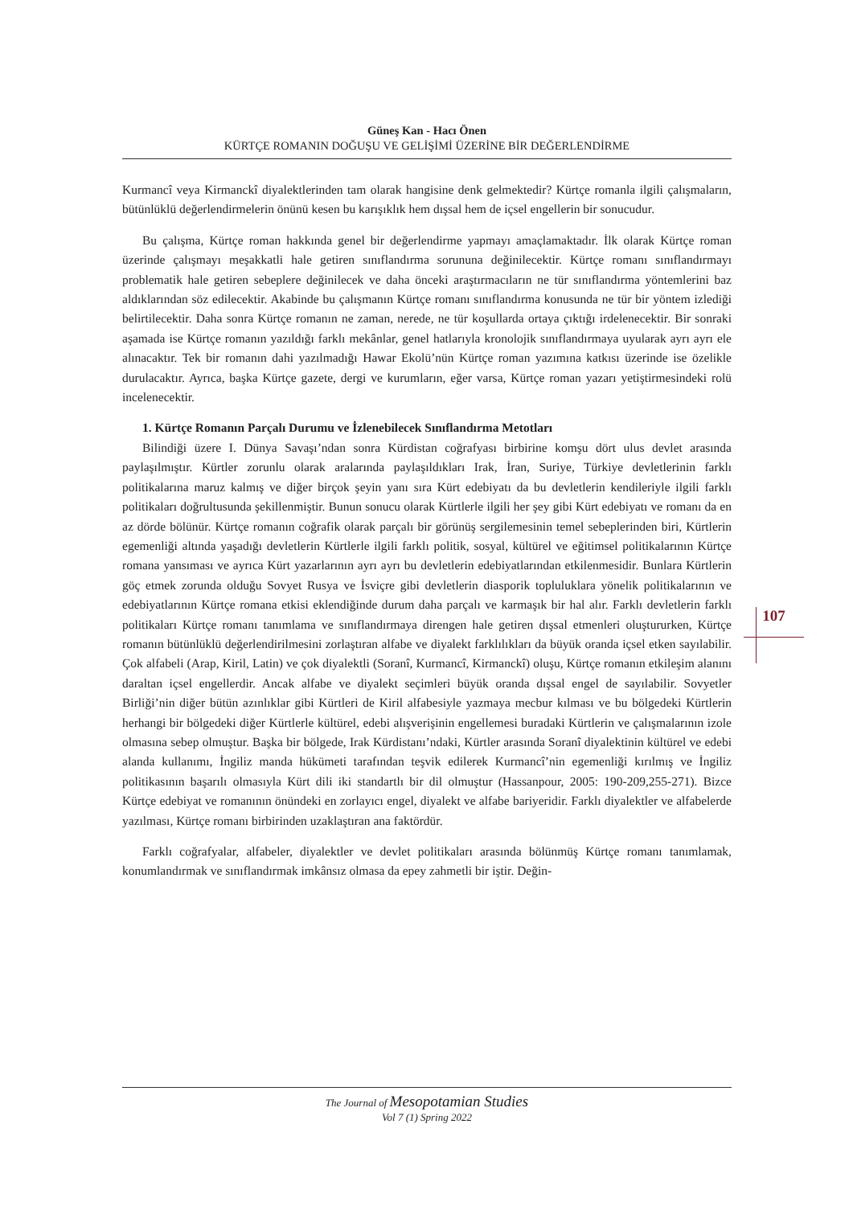Güneş Kan - Hacı Önen
KÜRTÇE ROMANIN DOĞUŞU VE GELİŞİMİ ÜZERİNE BİR DEĞERLENDİRME
107
Kurmancî veya Kirmanckî diyalektlerinden tam olarak hangisine denk gelmektedir? Kürtçe romanla ilgili çalışmaların, bütünlüklü değerlendirmelerin önünü kesen bu karışıklık hem dışsal hem de içsel engellerin bir sonucudur.
Bu çalışma, Kürtçe roman hakkında genel bir değerlendirme yapmayı amaçlamaktadır. İlk olarak Kürtçe roman üzerinde çalışmayı meşakkatli hale getiren sınıflandırma sorununa değinilecektir. Kürtçe romanı sınıflandırmayı problematik hale getiren sebeplere değinilecek ve daha önceki araştırmacıların ne tür sınıflandırma yöntemlerini baz aldıklarından söz edilecektir. Akabinde bu çalışmanın Kürtçe romanı sınıflandırma konusunda ne tür bir yöntem izlediği belirtilecektir. Daha sonra Kürtçe romanın ne zaman, nerede, ne tür koşullarda ortaya çıktığı irdelenecektir. Bir sonraki aşamada ise Kürtçe romanın yazıldığı farklı mekânlar, genel hatlarıyla kronolojik sınıflandırmaya uyularak ayrı ayrı ele alınacaktır. Tek bir romanın dahi yazılmadığı Hawar Ekolü’nün Kürtçe roman yazımına katkısı üzerinde ise özelikle durulacaktır. Ayrıca, başka Kürtçe gazete, dergi ve kurumların, eğer varsa, Kürtçe roman yazarı yetiştirmesindeki rolü incelenecektir.
1. Kürtçe Romanın Parçalı Durumu ve İzlenebilecek Sınıflandırma Metotları
Bilindiği üzere I. Dünya Savaşı’ndan sonra Kürdistan coğrafyası birbirine komşu dört ulus devlet arasında paylaşılmıştır. Kürtler zorunlu olarak aralarında paylaşıldıkları Irak, İran, Suriye, Türkiye devletlerinin farklı politikalarına maruz kalmış ve diğer birçok şeyin yanı sıra Kürt edebiyatı da bu devletlerin kendileriyle ilgili farklı politikaları doğrultusunda şekillenmiştir. Bunun sonucu olarak Kürtlerle ilgili her şey gibi Kürt edebiyatı ve romanı da en az dörde bölünür. Kürtçe romanın coğrafik olarak parçalı bir görünüş sergilemesinin temel sebeplerinden biri, Kürtlerin egemenliği altında yaşadığı devletlerin Kürtlerle ilgili farklı politik, sosyal, kültürel ve eğitimsel politikalarının Kürtçe romana yansıması ve ayrıca Kürt yazarlarının ayrı ayrı bu devletlerin edebiyatlarından etkilenmesidir. Bunlara Kürtlerin göç etmek zorunda olduğu Sovyet Rusya ve İsviçre gibi devletlerin diasporik topluluklara yönelik politikalarının ve edebiyatlarının Kürtçe romana etkisi eklendiğinde durum daha parçalı ve karmaşık bir hal alır. Farklı devletlerin farklı politikaları Kürtçe romanı tanımlama ve sınıflandırmaya direngen hale getiren dışsal etmenleri oluştururken, Kürtçe romanın bütünlüklü değerlendirilmesini zorlaştıran alfabe ve diyalekt farklılıkları da büyük oranda içsel etken sayılabilir. Çok alfabeli (Arap, Kiril, Latin) ve çok diyalektli (Soranî, Kurmancî, Kirmanckî) oluşu, Kürtçe romanın etkileşim alanını daraltan içsel engellerdir. Ancak alfabe ve diyalekt seçimleri büyük oranda dışsal engel de sayılabilir. Sovyetler Birliği’nin diğer bütün azınlıklar gibi Kürtleri de Kiril alfabesiyle yazmaya mecbur kılması ve bu bölgedeki Kürtlerin herhangi bir bölgedeki diğer Kürtlerle kültürel, edebi alışverişinin engellemesi buradaki Kürtlerin ve çalışmalarının izole olmasına sebep olmuştur. Başka bir bölgede, Irak Kürdistanı’ndaki, Kürtler arasında Soranî diyalektinin kültürel ve edebi alanda kullanımı, İngiliz manda hükümeti tarafından teşvik edilerek Kurmancî’nin egemenliği kırılmış ve İngiliz politikasının başarılı olmasıyla Kürt dili iki standartlı bir dil olmuştur (Hassanpour, 2005: 190-209,255-271). Bizce Kürtçe edebiyat ve romanının önündeki en zorlayıcı engel, diyalekt ve alfabe bariyeridir. Farklı diyalektler ve alfabelerde yazılması, Kürtçe romanı birbirinden uzaklaştıran ana faktördür.
Farklı coğrafyalar, alfabeler, diyalektler ve devlet politikaları arasında bölünmüş Kürtçe romanı tanımlamak, konumlandırmak ve sınıflandırmak imkânsız olmasa da epey zahmetli bir iştir. Değin-
The Journal of Mesopotamian Studies
Vol 7 (1) Spring 2022